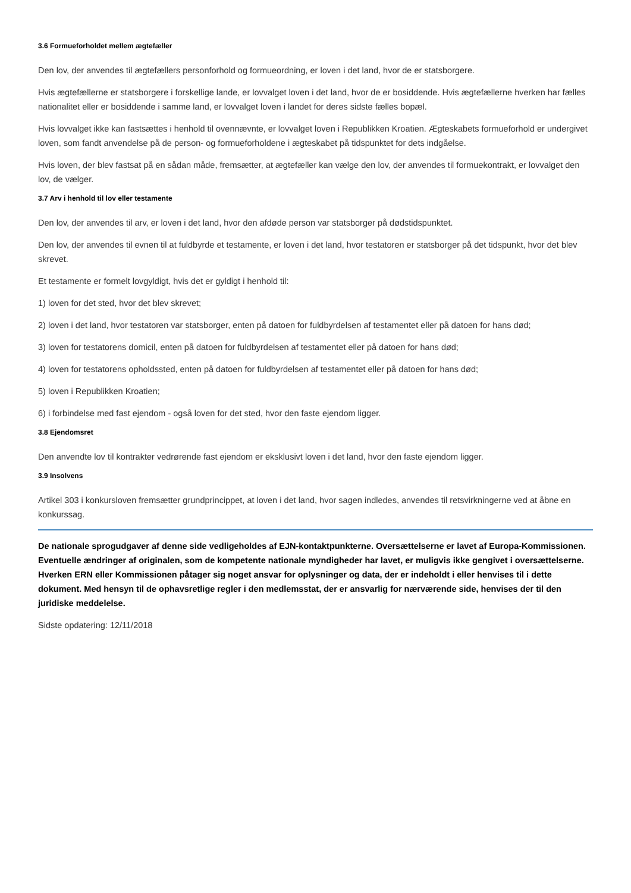3.6 Formueforholdet mellem ægtefæller
Den lov, der anvendes til ægtefællers personforhold og formueordning, er loven i det land, hvor de er statsborgere.
Hvis ægtefællerne er statsborgere i forskellige lande, er lovvalget loven i det land, hvor de er bosiddende. Hvis ægtefællerne hverken har fælles nationalitet eller er bosiddende i samme land, er lovvalget loven i landet for deres sidste fælles bopæl.
Hvis lovvalget ikke kan fastsættes i henhold til ovennævnte, er lovvalget loven i Republikken Kroatien. Ægteskabets formueforhold er undergivet loven, som fandt anvendelse på de person- og formueforholdene i ægteskabet på tidspunktet for dets indgåelse.
Hvis loven, der blev fastsat på en sådan måde, fremsætter, at ægtefæller kan vælge den lov, der anvendes til formuekontrakt, er lovvalget den lov, de vælger.
3.7 Arv i henhold til lov eller testamente
Den lov, der anvendes til arv, er loven i det land, hvor den afdøde person var statsborger på dødstidspunktet.
Den lov, der anvendes til evnen til at fuldbyrde et testamente, er loven i det land, hvor testatoren er statsborger på det tidspunkt, hvor det blev skrevet.
Et testamente er formelt lovgyldigt, hvis det er gyldigt i henhold til:
1) loven for det sted, hvor det blev skrevet;
2) loven i det land, hvor testatoren var statsborger, enten på datoen for fuldbyrdelsen af testamentet eller på datoen for hans død;
3) loven for testatorens domicil, enten på datoen for fuldbyrdelsen af testamentet eller på datoen for hans død;
4) loven for testatorens opholdssted, enten på datoen for fuldbyrdelsen af testamentet eller på datoen for hans død;
5) loven i Republikken Kroatien;
6) i forbindelse med fast ejendom - også loven for det sted, hvor den faste ejendom ligger.
3.8 Ejendomsret
Den anvendte lov til kontrakter vedrørende fast ejendom er eksklusivt loven i det land, hvor den faste ejendom ligger.
3.9 Insolvens
Artikel 303 i konkursloven fremsætter grundprincippet, at loven i det land, hvor sagen indledes, anvendes til retsvirkningerne ved at åbne en konkurssag.
De nationale sprogudgaver af denne side vedligeholdes af EJN-kontaktpunkterne. Oversættelserne er lavet af Europa-Kommissionen. Eventuelle ændringer af originalen, som de kompetente nationale myndigheder har lavet, er muligvis ikke gengivet i oversættelserne. Hverken ERN eller Kommissionen påtager sig noget ansvar for oplysninger og data, der er indeholdt i eller henvises til i dette dokument. Med hensyn til de ophavsretlige regler i den medlemsstat, der er ansvarlig for nærværende side, henvises der til den juridiske meddelelse.
Sidste opdatering: 12/11/2018